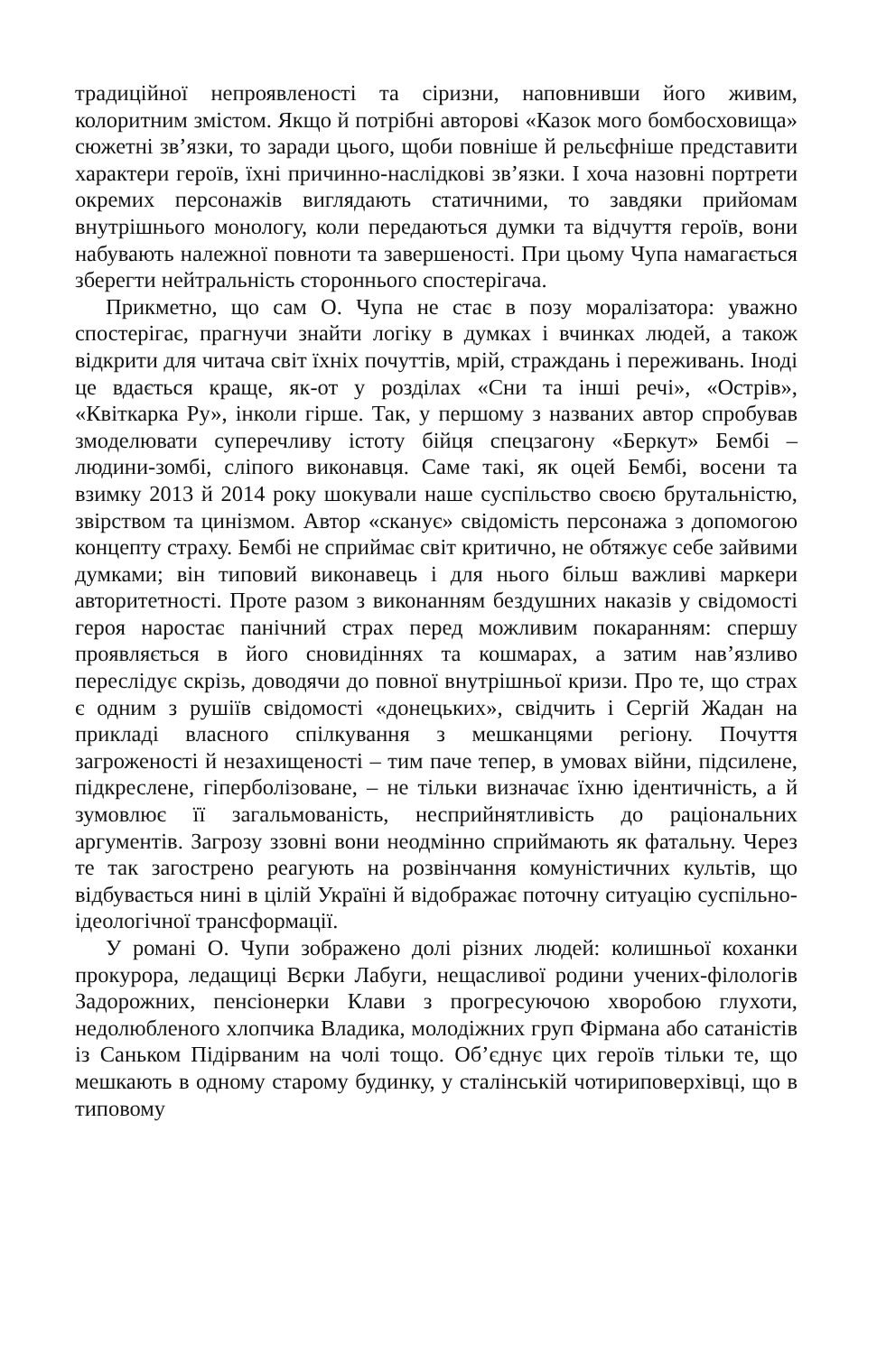традиційної непроявленості та сіризни, наповнивши його живим, колоритним змістом. Якщо й потрібні авторові «Казок мого бомбосховища» сюжетні зв’язки, то заради цього, щоби повніше й рельєфніше представити характери героїв, їхні причинно-наслідкові зв’язки. І хоча назовні портрети окремих персонажів виглядають статичними, то завдяки прийомам внутрішнього монологу, коли передаються думки та відчуття героїв, вони набувають належної повноти та завершеності. При цьому Чупа намагається зберегти нейтральність стороннього спостерігача.
Прикметно, що сам О. Чупа не стає в позу моралізатора: уважно спостерігає, прагнучи знайти логіку в думках і вчинках людей, а також відкрити для читача світ їхніх почуттів, мрій, страждань і переживань. Іноді це вдається краще, як-от у розділах «Сни та інші речі», «Острів», «Квіткарка Ру», інколи гірше. Так, у першому з названих автор спробував змоделювати суперечливу істоту бійця спецзагону «Беркут» Бембі – людини-зомбі, сліпого виконавця. Саме такі, як оцей Бембі, восени та взимку 2013 й 2014 року шокували наше суспільство своєю брутальністю, звірством та цинізмом. Автор «сканує» свідомість персонажа з допомогою концепту страху. Бембі не сприймає світ критично, не обтяжує себе зайвими думками; він типовий виконавець і для нього більш важливі маркери авторитетності. Проте разом з виконанням бездушних наказів у свідомості героя наростає панічний страх перед можливим покаранням: спершу проявляється в його сновидіннях та кошмарах, а затим нав’язливо переслідує скрізь, доводячи до повної внутрішньої кризи. Про те, що страх є одним з рушіїв свідомості «донецьких», свідчить і Сергій Жадан на прикладі власного спілкування з мешканцями регіону. Почуття загроженості й незахищеності – тим паче тепер, в умовах війни, підсилене, підкреслене, гіперболізоване, – не тільки визначає їхню ідентичність, а й зумовлює її загальмованість, несприйнятливість до раціональних аргументів. Загрозу ззовні вони неодмінно сприймають як фатальну. Через те так загострено реагують на розвінчання комуністичних культів, що відбувається нині в цілій Україні й відображає поточну ситуацію суспільно-ідеологічної трансформації.
У романі О. Чупи зображено долі різних людей: колишньої коханки прокурора, ледащиці Вєрки Лабуги, нещасливої родини учених-філологів Задорожних, пенсіонерки Клави з прогресуючою хворобою глухоти, недолюбленого хлопчика Владика, молодіжних груп Фірмана або сатаністів із Саньком Підірваним на чолі тощо. Об’єднує цих героїв тільки те, що мешкають в одному старому будинку, у сталінській чотириповерхівці, що в типовому